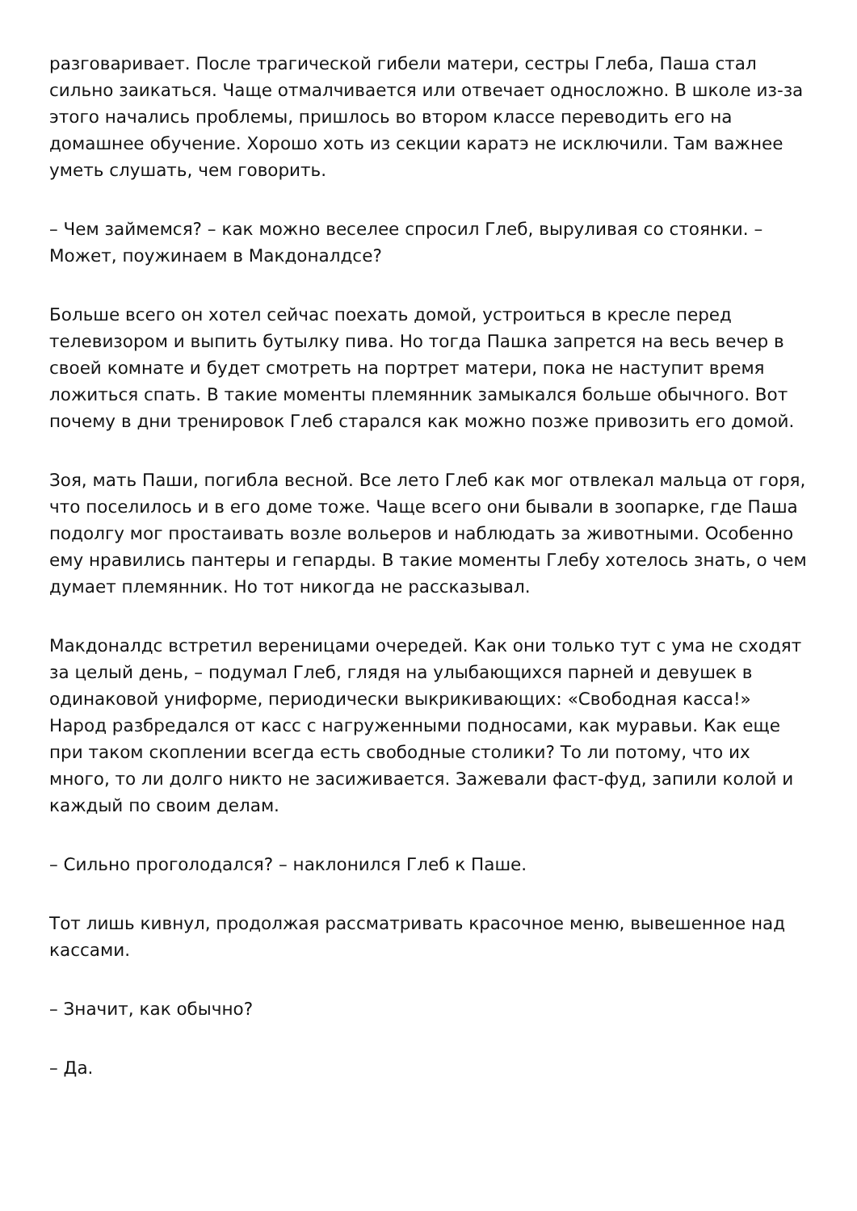разговаривает. После трагической гибели матери, сестры Глеба, Паша стал сильно заикаться. Чаще отмалчивается или отвечает односложно. В школе из-за этого начались проблемы, пришлось во втором классе переводить его на домашнее обучение. Хорошо хоть из секции каратэ не исключили. Там важнее уметь слушать, чем говорить.
– Чем займемся? – как можно веселее спросил Глеб, выруливая со стоянки. – Может, поужинаем в Макдоналдсе?
Больше всего он хотел сейчас поехать домой, устроиться в кресле перед телевизором и выпить бутылку пива. Но тогда Пашка запрется на весь вечер в своей комнате и будет смотреть на портрет матери, пока не наступит время ложиться спать. В такие моменты племянник замыкался больше обычного. Вот почему в дни тренировок Глеб старался как можно позже привозить его домой.
Зоя, мать Паши, погибла весной. Все лето Глеб как мог отвлекал мальца от горя, что поселилось и в его доме тоже. Чаще всего они бывали в зоопарке, где Паша подолгу мог простаивать возле вольеров и наблюдать за животными. Особенно ему нравились пантеры и гепарды. В такие моменты Глебу хотелось знать, о чем думает племянник. Но тот никогда не рассказывал.
Макдоналдс встретил вереницами очередей. Как они только тут с ума не сходят за целый день, – подумал Глеб, глядя на улыбающихся парней и девушек в одинаковой униформе, периодически выкрикивающих: «Свободная касса!» Народ разбредался от касс с нагруженными подносами, как муравьи. Как еще при таком скоплении всегда есть свободные столики? То ли потому, что их много, то ли долго никто не засиживается. Зажевали фаст-фуд, запили колой и каждый по своим делам.
– Сильно проголодался? – наклонился Глеб к Паше.
Тот лишь кивнул, продолжая рассматривать красочное меню, вывешенное над кассами.
– Значит, как обычно?
– Да.